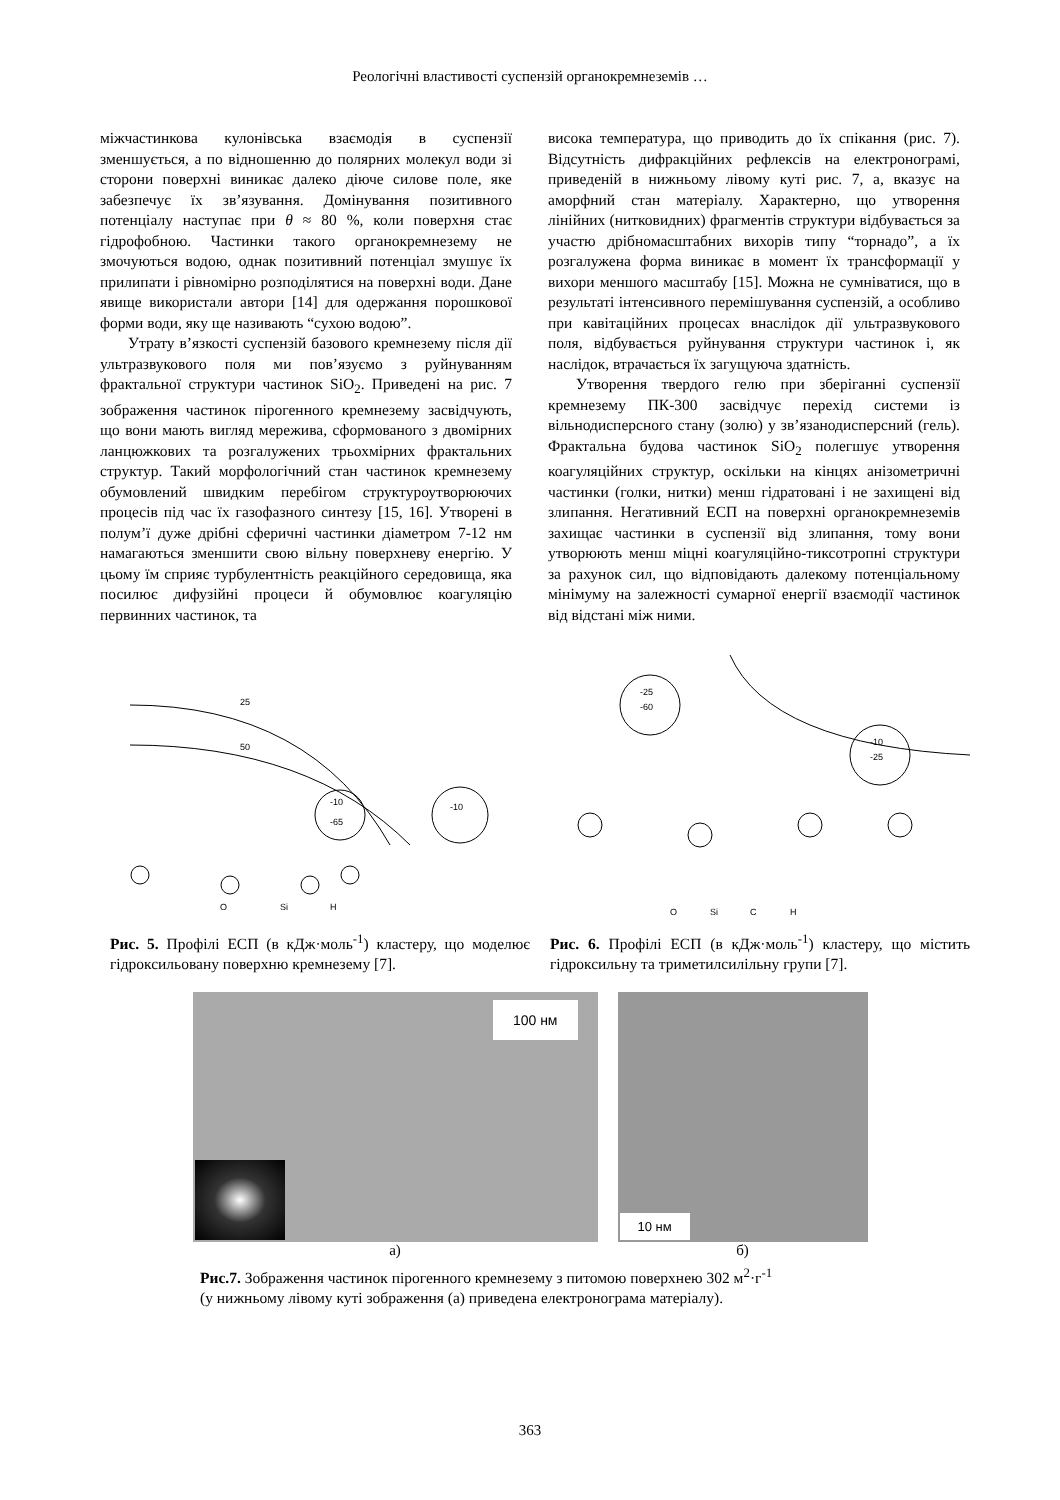Реологічні властивості суспензій органокремнеземів …
міжчастинкова кулонівська взаємодія в суспензії зменшується, а по відношенню до полярних молекул води зі сторони поверхні виникає далеко діюче силове поле, яке забезпечує їх зв’язування. Домінування позитивного потенціалу наступає при θ ≈ 80 %, коли поверхня стає гідрофобною. Частинки такого органокремнезему не змочуються водою, однак позитивний потенціал змушує їх прилипати і рівномірно розподілятися на поверхні води. Дане явище використали автори [14] для одержання порошкової форми води, яку ще називають “сухою водою”.
Утрату в’язкості суспензій базового кремнезему після дії ультразвукового поля ми пов’язуємо з руйнуванням фрактальної структури частинок SiO<sub>2</sub>. Приведені на рис. 7 зображення частинок пірогенного кремнезему засвідчують, що вони мають вигляд мережива, сформованого з двомірних ланцюжкових та розгалужених трьохмірних фрактальних структур. Такий морфологічний стан частинок кремнезему обумовлений швидким перебігом структуроутворюючих процесів під час їх газофазного синтезу [15, 16]. Утворені в полум’ї дуже дрібні сферичні частинки діаметром 7-12 нм намагаються зменшити свою вільну поверхневу енергію. У цьому їм сприяє турбулентність реакційного середовища, яка посилює дифузійні процеси й обумовлює коагуляцію первинних частинок, та
висока температура, що приводить до їх спікання (рис. 7). Відсутність дифракційних рефлексів на електронограмі, приведеній в нижньому лівому куті рис. 7, а, вказує на аморфний стан матеріалу. Характерно, що утворення лінійних (нитковидних) фрагментів структури відбувається за участю дрібномасштабних вихорів типу “торнадо”, а їх розгалужена форма виникає в момент їх трансформації у вихори меншого масштабу [15]. Можна не сумніватися, що в результаті інтенсивного перемішування суспензій, а особливо при кавітаційних процесах внаслідок дії ультразвукового поля, відбувається руйнування структури частинок і, як наслідок, втрачається їх загущуюча здатність.
Утворення твердого гелю при зберіганні суспензії кремнезему ПК-300 засвідчує перехід системи із вільнодисперсного стану (золю) у зв’язанодисперсний (гель). Фрактальна будова частинок SiO<sub>2</sub> полегшує утворення коагуляційних структур, оскільки на кінцях анізометричні частинки (голки, нитки) менш гідратовані і не захищені від злипання. Негативний ЕСП на поверхні органокремнеземів захищає частинки в суспензії від злипання, тому вони утворюють менш міцні коагуляційно-тиксотропні структури за рахунок сил, що відповідають далекому потенціальному мінімуму на залежності сумарної енергії взаємодії частинок від відстані між ними.
25
50
-10
-65
-10
O
Si
H
Рис. 5. Профілі ЕСП (в кДж·моль<sup>-1</sup>) кластеру, що моделює гідроксильовану поверхню кремнезему [7].
-25
-60
-10
-25
O
Si
C
H
Рис. 6. Профілі ЕСП (в кДж·моль<sup>-1</sup>) кластеру, що містить гідроксильну та триметилсилільну групи [7].
100 нм
а)
10 нм
б)
Рис.7. Зображення частинок пірогенного кремнезему з питомою поверхнею 302 м<sup>2</sup>·г<sup>-1</sup>
(у нижньому лівому куті зображення (а) приведена електронограма матеріалу).
363